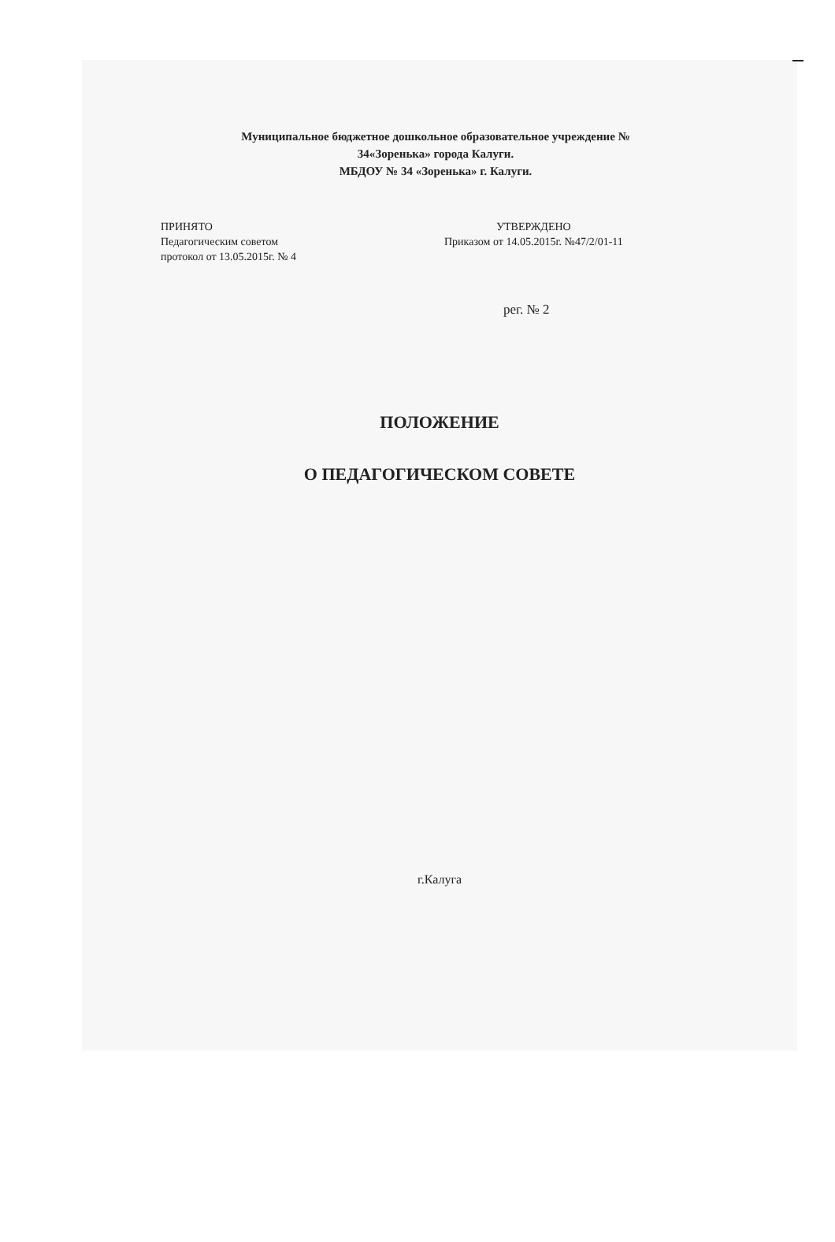Муниципальное бюджетное дошкольное образовательное учреждение №
34«Зоренька» города Калуги.
МБДОУ № 34 «Зоренька» г. Калуги.
ПРИНЯТО
Педагогическим советом
протокол от 13.05.2015г. № 4
УТВЕРЖДЕНО
Приказом от 14.05.2015г. №47/2/01-11
рег. № 2
ПОЛОЖЕНИЕ
О ПЕДАГОГИЧЕСКОМ СОВЕТЕ
г.Калуга